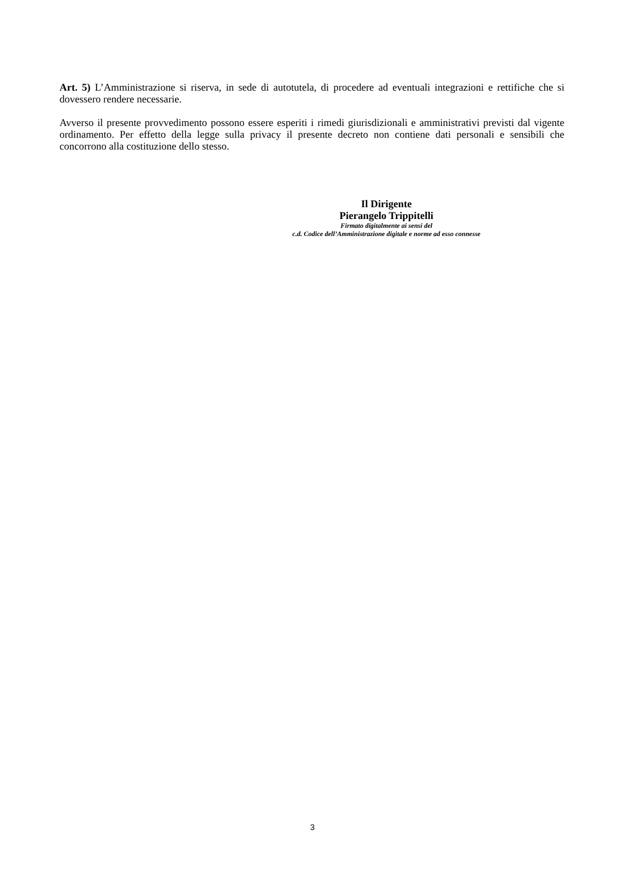Art. 5) L’Amministrazione si riserva, in sede di autotutela, di procedere ad eventuali integrazioni e rettifiche che si dovessero rendere necessarie.
Avverso il presente provvedimento possono essere esperiti i rimedi giurisdizionali e amministrativi previsti dal vigente ordinamento. Per effetto della legge sulla privacy il presente decreto non contiene dati personali e sensibili che concorrono alla costituzione dello stesso.
Il Dirigente
Pierangelo Trippitelli
Firmato digitalmente ai sensi del
c.d. Codice dell’Amministrazione digitale e norme ad esso connesse
3